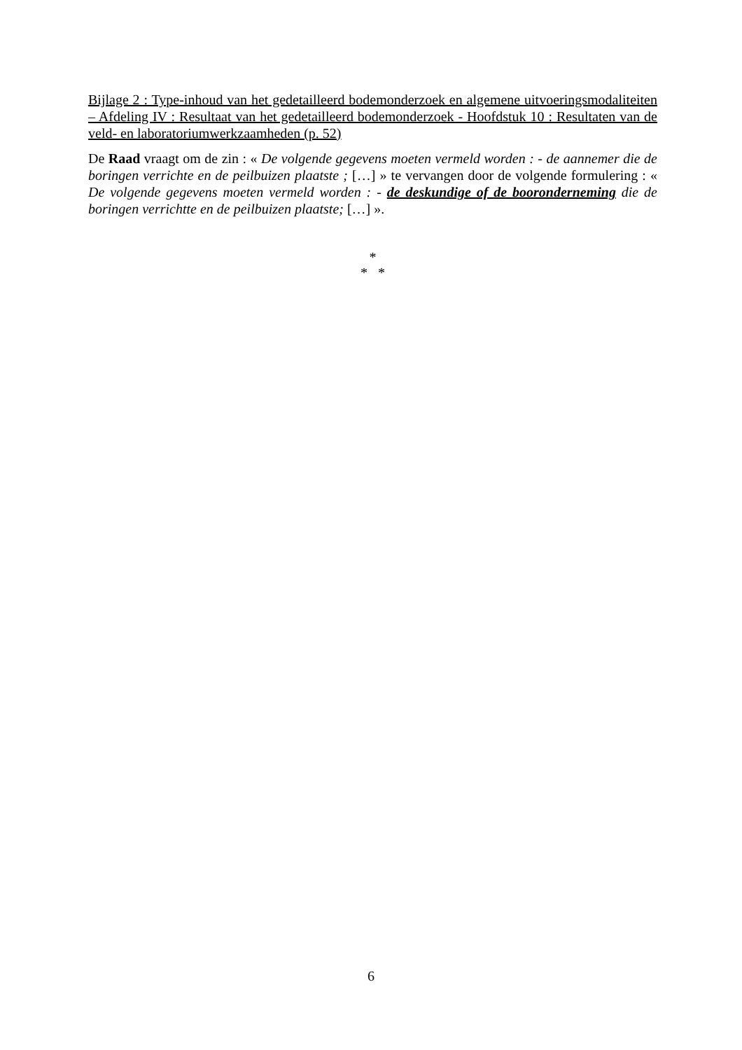Bijlage 2 : Type-inhoud van het gedetailleerd bodemonderzoek en algemene uitvoeringsmodaliteiten – Afdeling IV : Resultaat van het gedetailleerd bodemonderzoek - Hoofdstuk 10 : Resultaten van de veld- en laboratoriumwerkzaamheden (p. 52)
De Raad vraagt om de zin : « De volgende gegevens moeten vermeld worden : - de aannemer die de boringen verrichte en de peilbuizen plaatste ; […] » te vervangen door de volgende formulering : « De volgende gegevens moeten vermeld worden : - de deskundige of de booronderneming die de boringen verrichtte en de peilbuizen plaatste; […] ».
*
* *
6